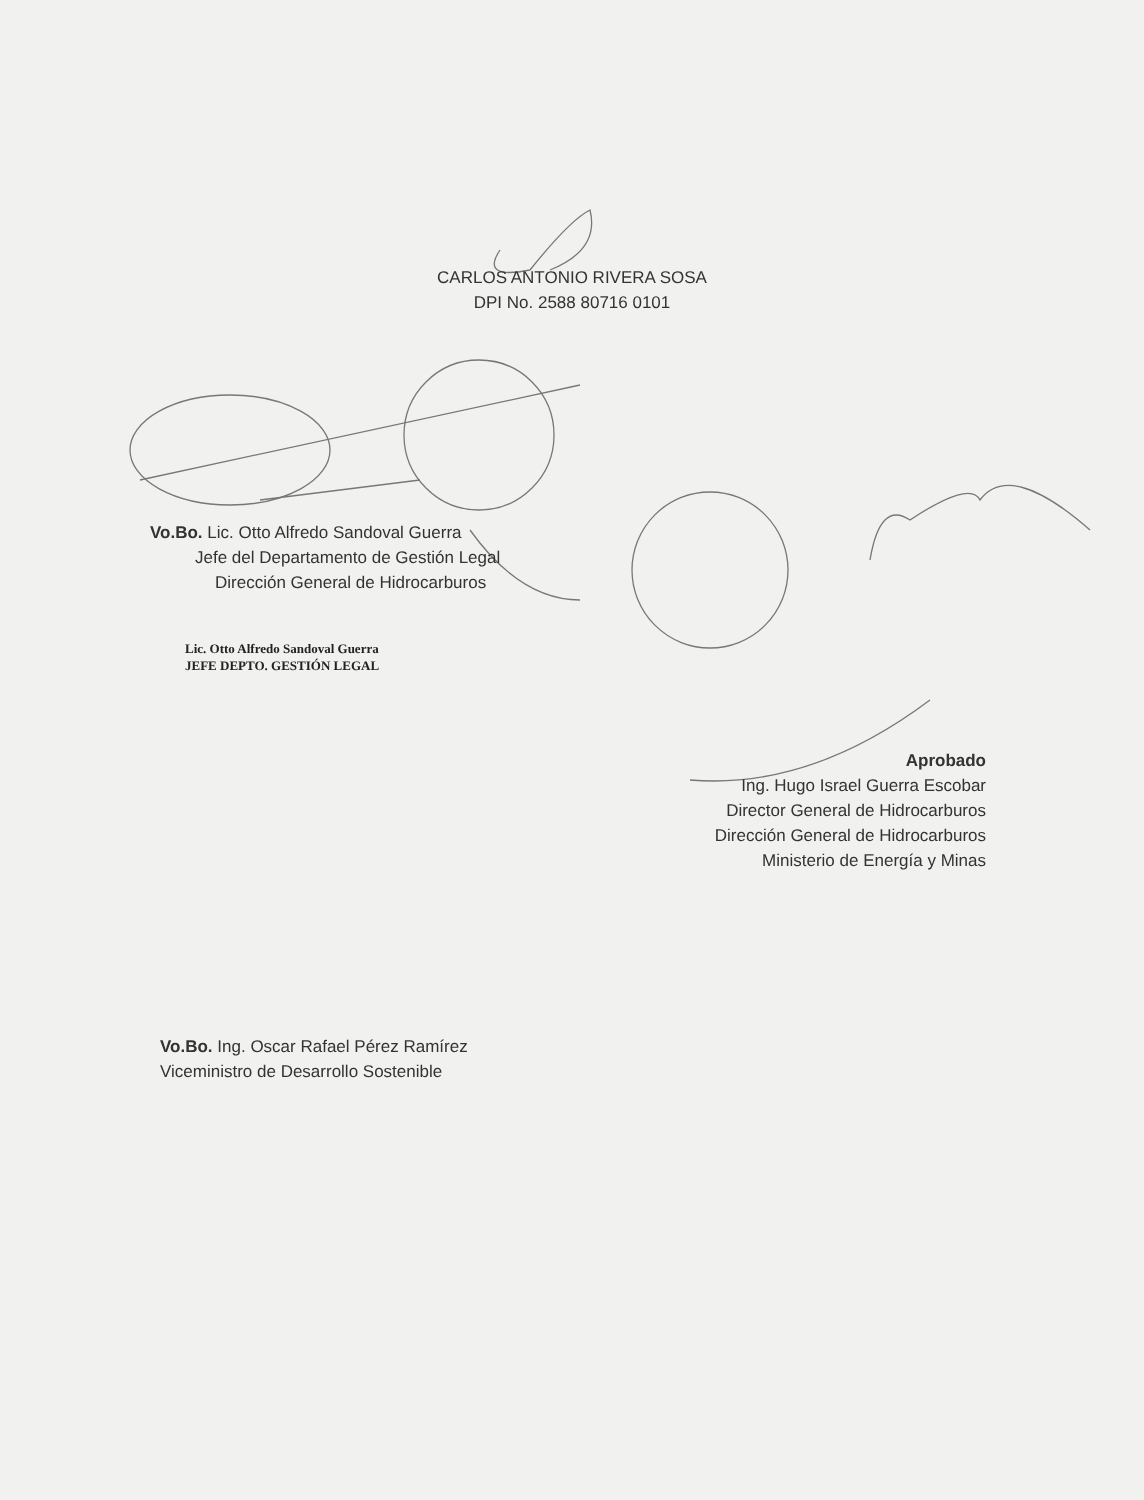CARLOS ANTONIO RIVERA SOSA
DPI No. 2588 80716 0101
Vo.Bo. Lic. Otto Alfredo Sandoval Guerra
Jefe del Departamento de Gestión Legal
Dirección General de Hidrocarburos
Lic. Otto Alfredo Sandoval Guerra
JEFE DEPTO. GESTIÓN LEGAL
Aprobado
Ing. Hugo Israel Guerra Escobar
Director General de Hidrocarburos
Dirección General de Hidrocarburos
Ministerio de Energía y Minas
Vo.Bo. Ing. Oscar Rafael Pérez Ramírez
Viceministro de Desarrollo Sostenible